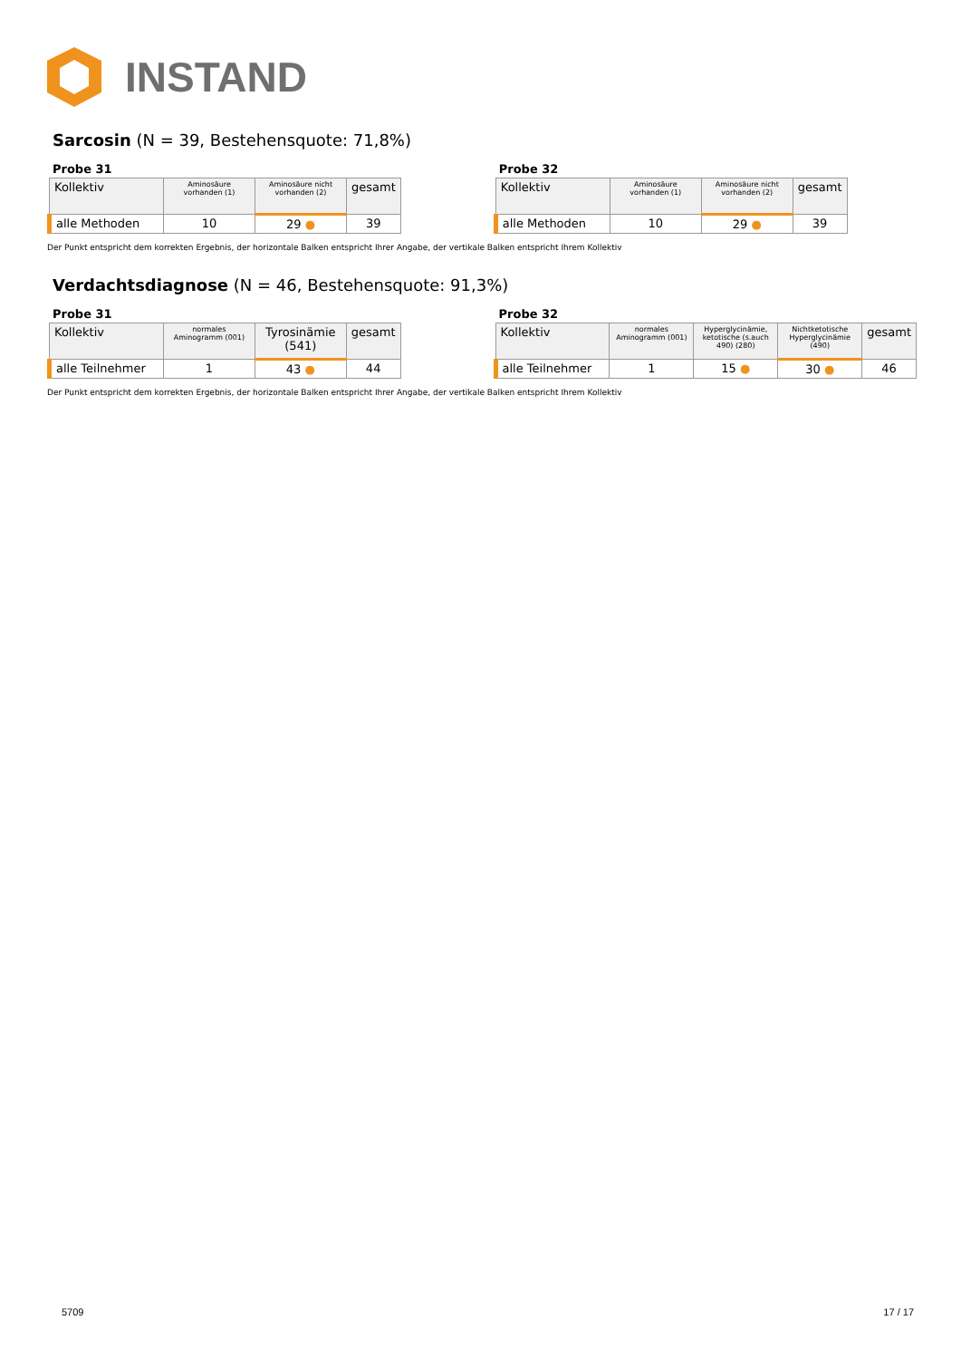INSTAND
Sarcosin (N = 39, Bestehensquote: 71,8%)
Probe 31
| Kollektiv | Aminosäure vorhanden (1) | Aminosäure nicht vorhanden (2) | gesamt |
| --- | --- | --- | --- |
| alle Methoden | 10 | 29 ● | 39 |
Probe 32
| Kollektiv | Aminosäure vorhanden (1) | Aminosäure nicht vorhanden (2) | gesamt |
| --- | --- | --- | --- |
| alle Methoden | 10 | 29 ● | 39 |
Der Punkt entspricht dem korrekten Ergebnis, der horizontale Balken entspricht Ihrer Angabe, der vertikale Balken entspricht Ihrem Kollektiv
Verdachtsdiagnose (N = 46, Bestehensquote: 91,3%)
Probe 31
| Kollektiv | normales Aminogramm (001) | Tyrosinämie (541) | gesamt |
| --- | --- | --- | --- |
| alle Teilnehmer | 1 | 43 ● | 44 |
Probe 32
| Kollektiv | normales Aminogramm (001) | Hyperglycinämie, ketotische (s.auch 490) (280) | Nichtketotische Hyperglycinämie (490) | gesamt |
| --- | --- | --- | --- | --- |
| alle Teilnehmer | 1 | 15 ● | 30 ● | 46 |
Der Punkt entspricht dem korrekten Ergebnis, der horizontale Balken entspricht Ihrer Angabe, der vertikale Balken entspricht Ihrem Kollektiv
5709 17 / 17